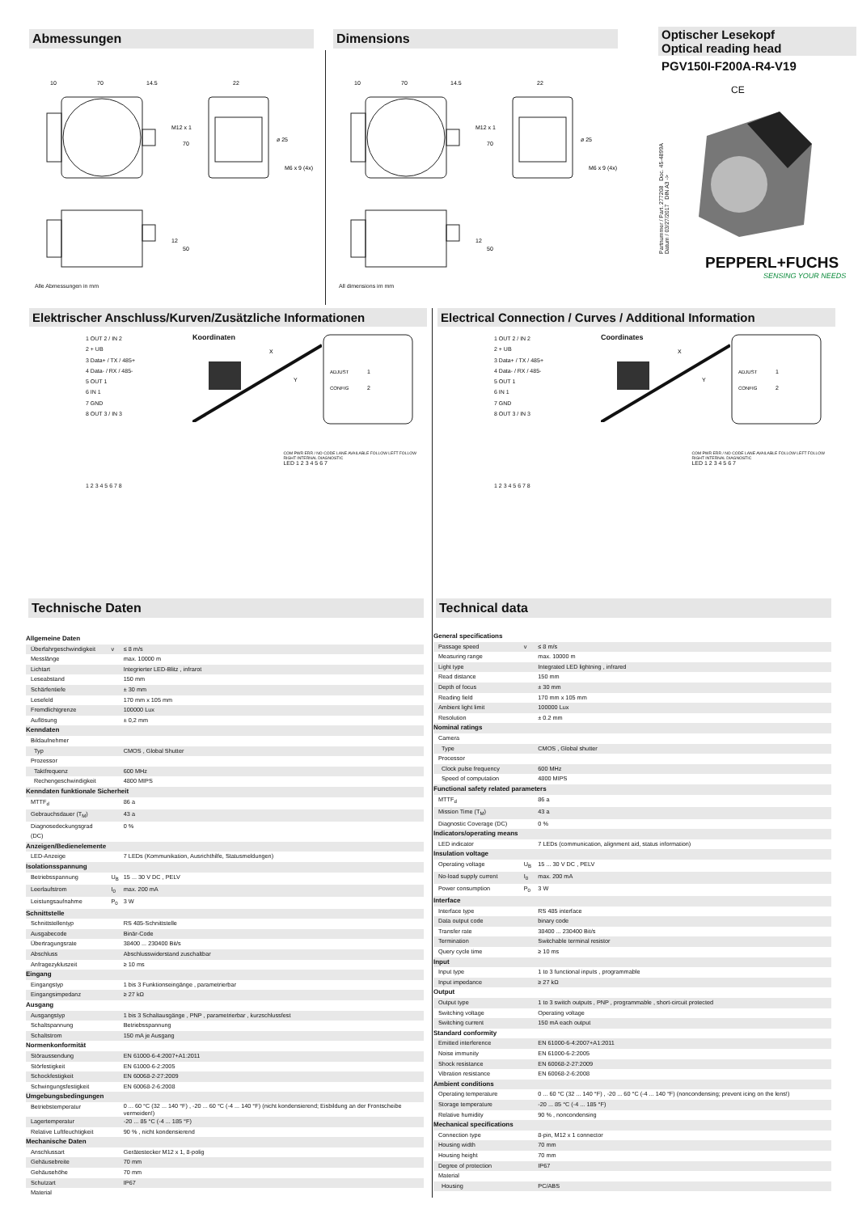Abmessungen
10
70
14.5
22
M6 x 9 (4x)
M12 x 1
70
ø 25
12
50
Alle Abmessungen in mm
Dimensions
10
70
14.5
22
M6 x 9 (4x)
M12 x 1
70
ø 25
12
50
All dimensions im mm
Optischer Lesekopf
Optical reading head
PGV150I-F200A-R4-V19
Partnummer / Part. 277208 Doc. 45-4899A
Datum / 03/27/2017 DIN A3 ->
CE
PEPPERL+FUCHS
SENSING YOUR NEEDS
Elektrischer Anschluss/Kurven/Zusätzliche Informationen
1 OUT 2 / IN 2
2 + UB
3 Data+ / TX / 485+
4 Data- / RX / 485-
5 OUT 1
6 IN 1
7 GND
8 OUT 3 / IN 3
Koordinaten
X
Y
ADJUST
CONFIG
1
2
1 2 3 4 5 6 7 8
COM PWR ERR / NO CODE LANE AVAILABLE FOLLOW LEFT FOLLOW RIGHT INTERNAL DIAGNOSTIC
LED 1 2 3 4 5 6 7
Electrical Connection / Curves / Additional Information
1 OUT 2 / IN 2
2 + UB
3 Data+ / TX / 485+
4 Data- / RX / 485-
5 OUT 1
6 IN 1
7 GND
8 OUT 3 / IN 3
Coordinates
X
Y
ADJUST
CONFIG
1
2
1 2 3 4 5 6 7 8
COM PWR ERR / NO CODE LANE AVAILABLE FOLLOW LEFT FOLLOW RIGHT INTERNAL DIAGNOSTIC
LED 1 2 3 4 5 6 7
Technische Daten
| Allgemeine Daten | | |
| Überfahrgeschwindigkeit | v | ≤ 8 m/s |
| Messlänge | | max. 10000 m |
| Lichtart | | Integrierter LED-Blitz , infrarot |
| Leseabstand | | 150 mm |
| Schärfentiefe | | ± 30 mm |
| Lesefeld | | 170 mm x 105 mm |
| Fremdlichtgrenze | | 100000 Lux |
| Auflösung | | ± 0,2 mm |
| Kenndaten | | |
| Bildaufnehmer | | |
| Typ | | CMOS , Global Shutter |
| Prozessor | | |
| Taktfrequenz | | 600 MHz |
| Rechengeschwindigkeit | | 4800 MIPS |
| Kenndaten funktionale Sicherheit | | |
| MTTF<sub>d</sub> | | 86 a |
| Gebrauchsdauer (T<sub>M</sub>) | | 43 a |
| Diagnosedeckungsgrad (DC) | | 0 % |
| Anzeigen/Bedienelemente | | |
| LED-Anzeige | | 7 LEDs (Kommunikation, Ausrichthilfe, Statusmeldungen) |
| Isolationsspannung | | |
| Betriebsspannung | U<sub>B</sub> | 15 ... 30 V DC , PELV |
| Leerlaufstrom | I<sub>0</sub> | max. 200 mA |
| Leistungsaufnahme | P<sub>0</sub> | 3 W |
| Schnittstelle | | |
| Schnittstellentyp | | RS 485-Schnittstelle |
| Ausgabecode | | Binär-Code |
| Übertragungsrate | | 38400 ... 230400 Bit/s |
| Abschluss | | Abschlusswiderstand zuschaltbar |
| Anfragezykluszeit | | ≥ 10 ms |
| Eingang | | |
| Eingangstyp | | 1 bis 3 Funktionseingänge , parametrierbar |
| Eingangsimpedanz | | ≥ 27 kΩ |
| Ausgang | | |
| Ausgangstyp | | 1 bis 3 Schaltausgänge , PNP , parametrierbar , kurzschlussfest |
| Schaltspannung | | Betriebsspannung |
| Schaltstrom | | 150 mA je Ausgang |
| Normenkonformität | | |
| Störaussendung | | EN 61000-6-4:2007+A1:2011 |
| Störfestigkeit | | EN 61000-6-2:2005 |
| Schockfestigkeit | | EN 60068-2-27:2009 |
| Schwingungsfestigkeit | | EN 60068-2-6:2008 |
| Umgebungsbedingungen | | |
| Betriebstemperatur | | 0 ... 60 °C (32 ... 140 °F) , -20 ... 60 °C (-4 ... 140 °F) (nicht kondensierend; Eisbildung an der Frontscheibe vermeiden!) |
| Lagertemperatur | | -20 ... 85 °C (-4 ... 185 °F) |
| Relative Luftfeuchtigkeit | | 90 % , nicht kondensierend |
| Mechanische Daten | | |
| Anschlussart | | Gerätestecker M12 x 1, 8-polig |
| Gehäusebreite | | 70 mm |
| Gehäusehöhe | | 70 mm |
| Schutzart | | IP67 |
| Material | | |
Technical data
| General specifications | | |
| Passage speed | v | ≤ 8 m/s |
| Measuring range | | max. 10000 m |
| Light type | | Integrated LED lightning , infrared |
| Read distance | | 150 mm |
| Depth of focus | | ± 30 mm |
| Reading field | | 170 mm x 105 mm |
| Ambient light limit | | 100000 Lux |
| Resolution | | ± 0.2 mm |
| Nominal ratings | | |
| Camera | | |
| Type | | CMOS , Global shutter |
| Processor | | |
| Clock pulse frequency | | 600 MHz |
| Speed of computation | | 4800 MIPS |
| Functional safety related parameters | | |
| MTTF<sub>d</sub> | | 86 a |
| Mission Time (T<sub>M</sub>) | | 43 a |
| Diagnostic Coverage (DC) | | 0 % |
| Indicators/operating means | | |
| LED indicator | | 7 LEDs (communication, alignment aid, status information) |
| Insulation voltage | | |
| Operating voltage | U<sub>B</sub> | 15 ... 30 V DC , PELV |
| No-load supply current | I<sub>0</sub> | max. 200 mA |
| Power consumption | P<sub>0</sub> | 3 W |
| Interface | | |
| Interface type | | RS 485 interface |
| Data output code | | binary code |
| Transfer rate | | 38400 ... 230400 Bit/s |
| Termination | | Switchable terminal resistor |
| Query cycle time | | ≥ 10 ms |
| Input | | |
| Input type | | 1 to 3 functional inputs , programmable |
| Input impedance | | ≥ 27 kΩ |
| Output | | |
| Output type | | 1 to 3 switch outputs , PNP , programmable , short-circuit protected |
| Switching voltage | | Operating voltage |
| Switching current | | 150 mA each output |
| Standard conformity | | |
| Emitted interference | | EN 61000-6-4:2007+A1:2011 |
| Noise immunity | | EN 61000-6-2:2005 |
| Shock resistance | | EN 60068-2-27:2009 |
| Vibration resistance | | EN 60068-2-6:2008 |
| Ambient conditions | | |
| Operating temperature | | 0 ... 60 °C (32 ... 140 °F) , -20 ... 60 °C (-4 ... 140 °F) (noncondensing; prevent icing on the lens!) |
| Storage temperature | | -20 ... 85 °C (-4 ... 185 °F) |
| Relative humidity | | 90 % , noncondensing |
| Mechanical specifications | | |
| Connection type | | 8-pin, M12 x 1 connector |
| Housing width | | 70 mm |
| Housing height | | 70 mm |
| Degree of protection | | IP67 |
| Material | | |
| Housing | | PC/ABS |